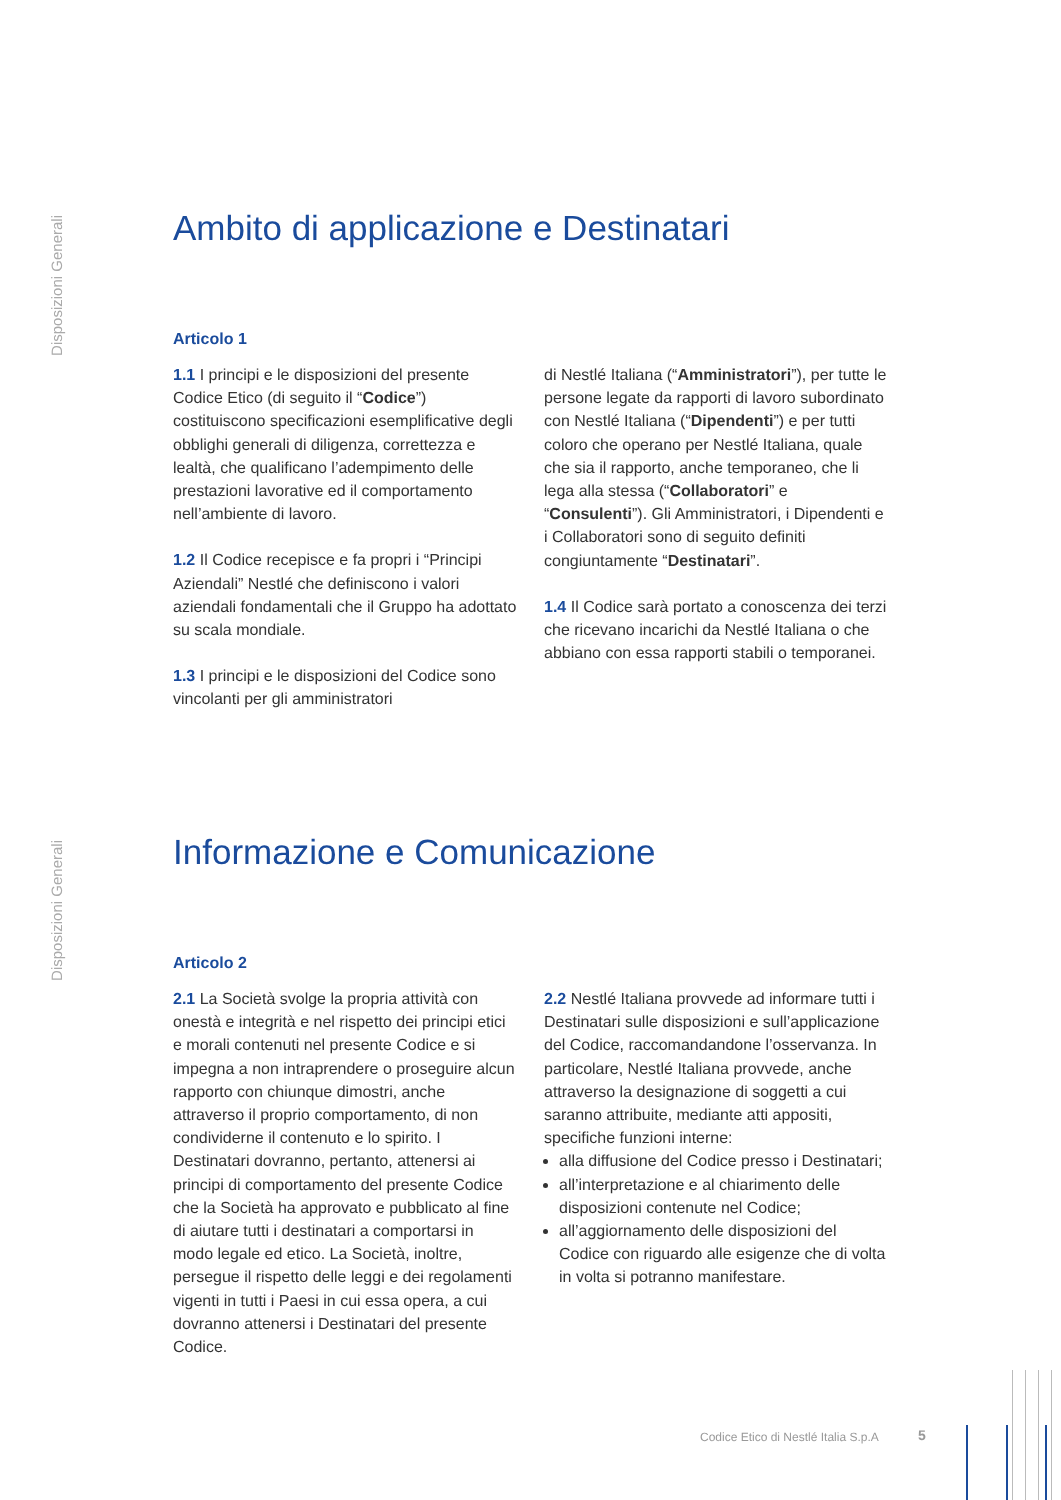Disposizioni Generali
Ambito di applicazione e Destinatari
Articolo 1
1.1 I principi e le disposizioni del presente Codice Etico (di seguito il “Codice”) costituiscono specificazioni esemplificative degli obblighi generali di diligenza, correttezza e lealtà, che qualificano l’adempimento delle prestazioni lavorative ed il comportamento nell’ambiente di lavoro.
1.2 Il Codice recepisce e fa propri i “Principi Aziendali” Nestlé che definiscono i valori aziendali fondamentali che il Gruppo ha adottato su scala mondiale.
1.3 I principi e le disposizioni del Codice sono vincolanti per gli amministratori
di Nestlé Italiana (“Amministratori”), per tutte le persone legate da rapporti di lavoro subordinato con Nestlé Italiana (“Dipendenti”) e per tutti coloro che operano per Nestlé Italiana, quale che sia il rapporto, anche temporaneo, che li lega alla stessa (“Collaboratori” e “Consulenti”). Gli Amministratori, i Dipendenti e i Collaboratori sono di seguito definiti congiuntamente “Destinatari”.
1.4 Il Codice sarà portato a conoscenza dei terzi che ricevano incarichi da Nestlé Italiana o che abbiano con essa rapporti stabili o temporanei.
Disposizioni Generali
Informazione e Comunicazione
Articolo 2
2.1 La Società svolge la propria attività con onestà e integrità e nel rispetto dei principi etici e morali contenuti nel presente Codice e si impegna a non intraprendere o proseguire alcun rapporto con chiunque dimostri, anche attraverso il proprio comportamento, di non condividerne il contenuto e lo spirito. I Destinatari dovranno, pertanto, attenersi ai principi di comportamento del presente Codice che la Società ha approvato e pubblicato al fine di aiutare tutti i destinatari a comportarsi in modo legale ed etico. La Società, inoltre, persegue il rispetto delle leggi e dei regolamenti vigenti in tutti i Paesi in cui essa opera, a cui dovranno attenersi i Destinatari del presente Codice.
2.2 Nestlé Italiana provvede ad informare tutti i Destinatari sulle disposizioni e sull’applicazione del Codice, raccomandandone l’osservanza. In particolare, Nestlé Italiana provvede, anche attraverso la designazione di soggetti a cui saranno attribuite, mediante atti appositi, specifiche funzioni interne:
alla diffusione del Codice presso i Destinatari;
all’interpretazione e al chiarimento delle disposizioni contenute nel Codice;
all’aggiornamento delle disposizioni del Codice con riguardo alle esigenze che di volta in volta si potranno manifestare.
Codice Etico di Nestlé Italia S.p.A
5